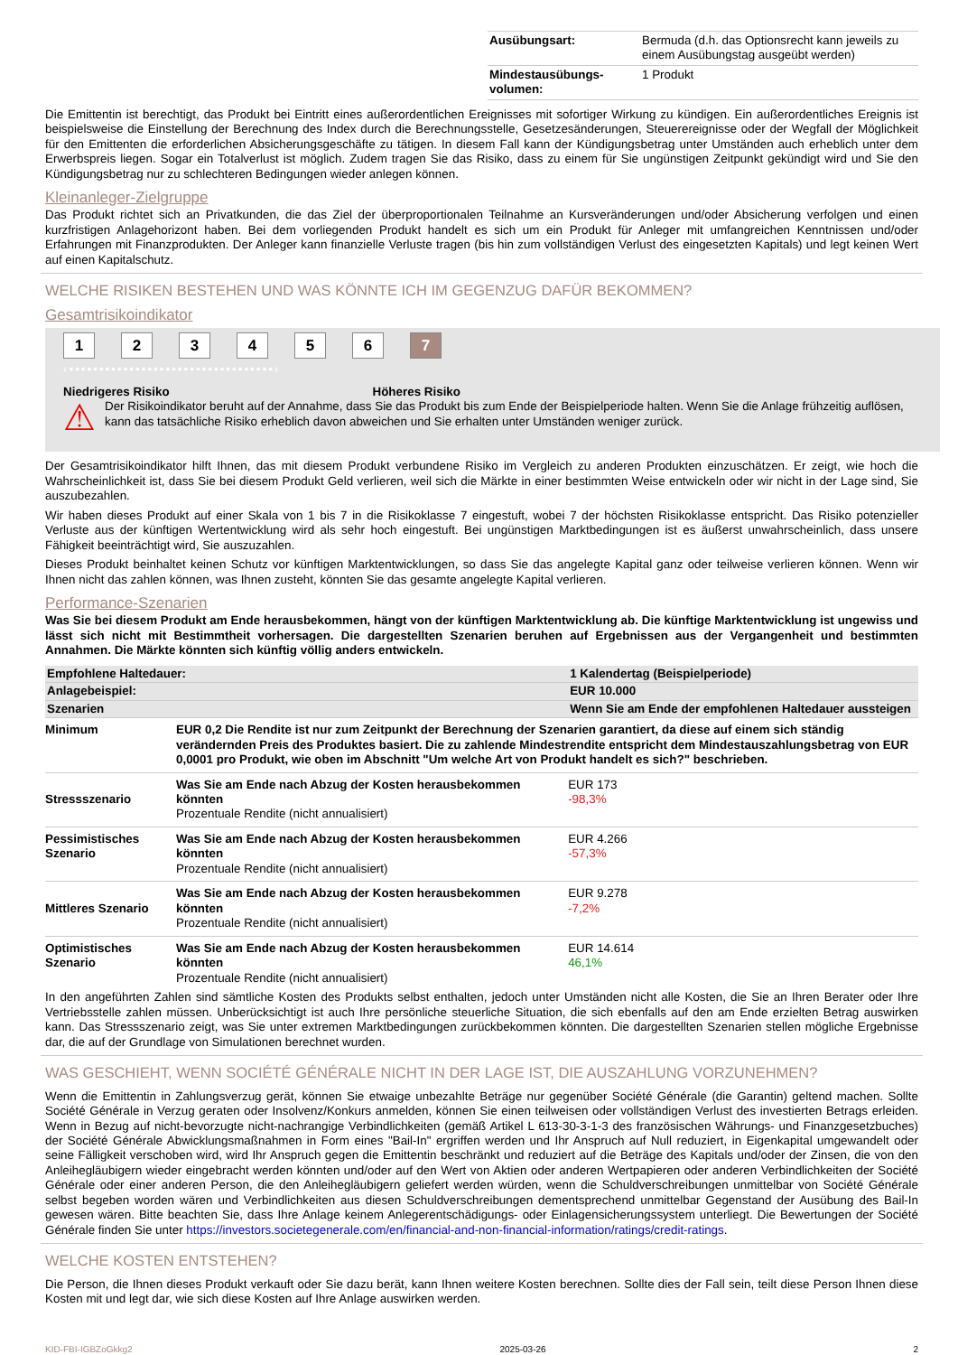| Ausübungsart: | Bermuda (d.h. das Optionsrecht kann jeweils zu einem Ausübungstag ausgeübt werden) |
| Mindestausübungs-volumen: | 1 Produkt |
Die Emittentin ist berechtigt, das Produkt bei Eintritt eines außerordentlichen Ereignisses mit sofortiger Wirkung zu kündigen. Ein außerordentliches Ereignis ist beispielsweise die Einstellung der Berechnung des Index durch die Berechnungsstelle, Gesetzesänderungen, Steuerereignisse oder der Wegfall der Möglichkeit für den Emittenten die erforderlichen Absicherungsgeschäfte zu tätigen. In diesem Fall kann der Kündigungsbetrag unter Umständen auch erheblich unter dem Erwerbspreis liegen. Sogar ein Totalverlust ist möglich. Zudem tragen Sie das Risiko, dass zu einem für Sie ungünstigen Zeitpunkt gekündigt wird und Sie den Kündigungsbetrag nur zu schlechteren Bedingungen wieder anlegen können.
Kleinanleger-Zielgruppe
Das Produkt richtet sich an Privatkunden, die das Ziel der überproportionalen Teilnahme an Kursveränderungen und/oder Absicherung verfolgen und einen kurzfristigen Anlagehorizont haben. Bei dem vorliegenden Produkt handelt es sich um ein Produkt für Anleger mit umfangreichen Kenntnissen und/oder Erfahrungen mit Finanzprodukten. Der Anleger kann finanzielle Verluste tragen (bis hin zum vollständigen Verlust des eingesetzten Kapitals) und legt keinen Wert auf einen Kapitalschutz.
WELCHE RISIKEN BESTEHEN UND WAS KÖNNTE ICH IM GEGENZUG DAFÜR BEKOMMEN?
Gesamtrisikoindikator
1234567
‹••••••••••••••••••••••••••••••••••›
Niedrigeres Risiko Höheres Risiko
⚠ Der Risikoindikator beruht auf der Annahme, dass Sie das Produkt bis zum Ende der Beispielperiode halten. Wenn Sie die Anlage frühzeitig auflösen, kann das tatsächliche Risiko erheblich davon abweichen und Sie erhalten unter Umständen weniger zurück.
Der Gesamtrisikoindikator hilft Ihnen, das mit diesem Produkt verbundene Risiko im Vergleich zu anderen Produkten einzuschätzen. Er zeigt, wie hoch die Wahrscheinlichkeit ist, dass Sie bei diesem Produkt Geld verlieren, weil sich die Märkte in einer bestimmten Weise entwickeln oder wir nicht in der Lage sind, Sie auszubezahlen.
Wir haben dieses Produkt auf einer Skala von 1 bis 7 in die Risikoklasse 7 eingestuft, wobei 7 der höchsten Risikoklasse entspricht. Das Risiko potenzieller Verluste aus der künftigen Wertentwicklung wird als sehr hoch eingestuft. Bei ungünstigen Marktbedingungen ist es äußerst unwahrscheinlich, dass unsere Fähigkeit beeinträchtigt wird, Sie auszuzahlen.
Dieses Produkt beinhaltet keinen Schutz vor künftigen Marktentwicklungen, so dass Sie das angelegte Kapital ganz oder teilweise verlieren können. Wenn wir Ihnen nicht das zahlen können, was Ihnen zusteht, könnten Sie das gesamte angelegte Kapital verlieren.
Performance-Szenarien
Was Sie bei diesem Produkt am Ende herausbekommen, hängt von der künftigen Marktentwicklung ab. Die künftige Marktentwicklung ist ungewiss und lässt sich nicht mit Bestimmtheit vorhersagen. Die dargestellten Szenarien beruhen auf Ergebnissen aus der Vergangenheit und bestimmten Annahmen. Die Märkte könnten sich künftig völlig anders entwickeln.
| Empfohlene Haltedauer: | | 1 Kalendertag (Beispielperiode) |
| Anlagebeispiel: | | EUR 10.000 |
| Szenarien | | Wenn Sie am Ende der empfohlenen Haltedauer aussteigen |
| Minimum | EUR 0,2 Die Rendite ist nur zum Zeitpunkt der Berechnung der Szenarien garantiert, da diese auf einem sich ständig verändernden Preis des Produktes basiert. Die zu zahlende Mindestrendite entspricht dem Mindestauszahlungsbetrag von EUR 0,0001 pro Produkt, wie oben im Abschnitt "Um welche Art von Produkt handelt es sich?" beschrieben. | |
| Stressszenario | Was Sie am Ende nach Abzug der Kosten herausbekommen könnten Prozentuale Rendite (nicht annualisiert) | EUR 173 -98,3% |
| Pessimistisches Szenario | Was Sie am Ende nach Abzug der Kosten herausbekommen könnten Prozentuale Rendite (nicht annualisiert) | EUR 4.266 -57,3% |
| Mittleres Szenario | Was Sie am Ende nach Abzug der Kosten herausbekommen könnten Prozentuale Rendite (nicht annualisiert) | EUR 9.278 -7,2% |
| Optimistisches Szenario | Was Sie am Ende nach Abzug der Kosten herausbekommen könnten Prozentuale Rendite (nicht annualisiert) | EUR 14.614 46,1% |
In den angeführten Zahlen sind sämtliche Kosten des Produkts selbst enthalten, jedoch unter Umständen nicht alle Kosten, die Sie an Ihren Berater oder Ihre Vertriebsstelle zahlen müssen. Unberücksichtigt ist auch Ihre persönliche steuerliche Situation, die sich ebenfalls auf den am Ende erzielten Betrag auswirken kann. Das Stressszenario zeigt, was Sie unter extremen Marktbedingungen zurückbekommen könnten. Die dargestellten Szenarien stellen mögliche Ergebnisse dar, die auf der Grundlage von Simulationen berechnet wurden.
WAS GESCHIEHT, WENN SOCIÉTÉ GÉNÉRALE NICHT IN DER LAGE IST, DIE AUSZAHLUNG VORZUNEHMEN?
Wenn die Emittentin in Zahlungsverzug gerät, können Sie etwaige unbezahlte Beträge nur gegenüber Société Générale (die Garantin) geltend machen. Sollte Société Générale in Verzug geraten oder Insolvenz/Konkurs anmelden, können Sie einen teilweisen oder vollständigen Verlust des investierten Betrags erleiden. Wenn in Bezug auf nicht-bevorzugte nicht-nachrangige Verbindlichkeiten (gemäß Artikel L 613-30-3-1-3 des französischen Währungs- und Finanzgesetzbuches) der Société Générale Abwicklungsmaßnahmen in Form eines "Bail-In" ergriffen werden und Ihr Anspruch auf Null reduziert, in Eigenkapital umgewandelt oder seine Fälligkeit verschoben wird, wird Ihr Anspruch gegen die Emittentin beschränkt und reduziert auf die Beträge des Kapitals und/oder der Zinsen, die von den Anleihegläubigern wieder eingebracht werden könnten und/oder auf den Wert von Aktien oder anderen Wertpapieren oder anderen Verbindlichkeiten der Société Générale oder einer anderen Person, die den Anleihegläubigern geliefert werden würden, wenn die Schuldverschreibungen unmittelbar von Société Générale selbst begeben worden wären und Verbindlichkeiten aus diesen Schuldverschreibungen dementsprechend unmittelbar Gegenstand der Ausübung des Bail-In gewesen wären. Bitte beachten Sie, dass Ihre Anlage keinem Anlegerentschädigungs- oder Einlagensicherungssystem unterliegt. Die Bewertungen der Société Générale finden Sie unter https://investors.societegenerale.com/en/financial-and-non-financial-information/ratings/credit-ratings.
WELCHE KOSTEN ENTSTEHEN?
Die Person, die Ihnen dieses Produkt verkauft oder Sie dazu berät, kann Ihnen weitere Kosten berechnen. Sollte dies der Fall sein, teilt diese Person Ihnen diese Kosten mit und legt dar, wie sich diese Kosten auf Ihre Anlage auswirken werden.
KID-FBI-IGBZoGkkg2 2025-03-26 2